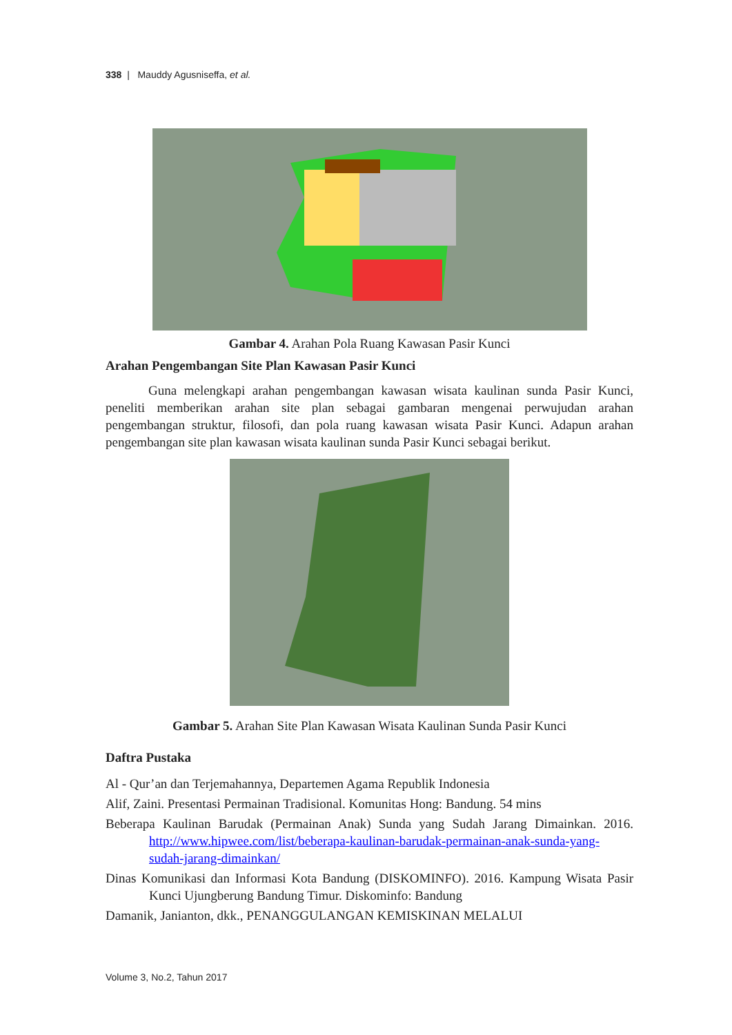338 | Mauddy Agusniseffa, et al.
Gambar 4. Arahan Pola Ruang Kawasan Pasir Kunci
Arahan Pengembangan Site Plan Kawasan Pasir Kunci
Guna melengkapi arahan pengembangan kawasan wisata kaulinan sunda Pasir Kunci, peneliti memberikan arahan site plan sebagai gambaran mengenai perwujudan arahan pengembangan struktur, filosofi, dan pola ruang kawasan wisata Pasir Kunci. Adapun arahan pengembangan site plan kawasan wisata kaulinan sunda Pasir Kunci sebagai berikut.
Gambar 5. Arahan Site Plan Kawasan Wisata Kaulinan Sunda Pasir Kunci
Daftra Pustaka
Al - Qur’an dan Terjemahannya, Departemen Agama Republik Indonesia
Alif, Zaini. Presentasi Permainan Tradisional. Komunitas Hong: Bandung. 54 mins
Beberapa Kaulinan Barudak (Permainan Anak) Sunda yang Sudah Jarang Dimainkan. 2016. http://www.hipwee.com/list/beberapa-kaulinan-barudak-permainan-anak-sunda-yang-sudah-jarang-dimainkan/
Dinas Komunikasi dan Informasi Kota Bandung (DISKOMINFO). 2016. Kampung Wisata Pasir Kunci Ujungberung Bandung Timur. Diskominfo: Bandung
Damanik, Janianton, dkk., PENANGGULANGAN KEMISKINAN MELALUI
Volume 3, No.2, Tahun 2017